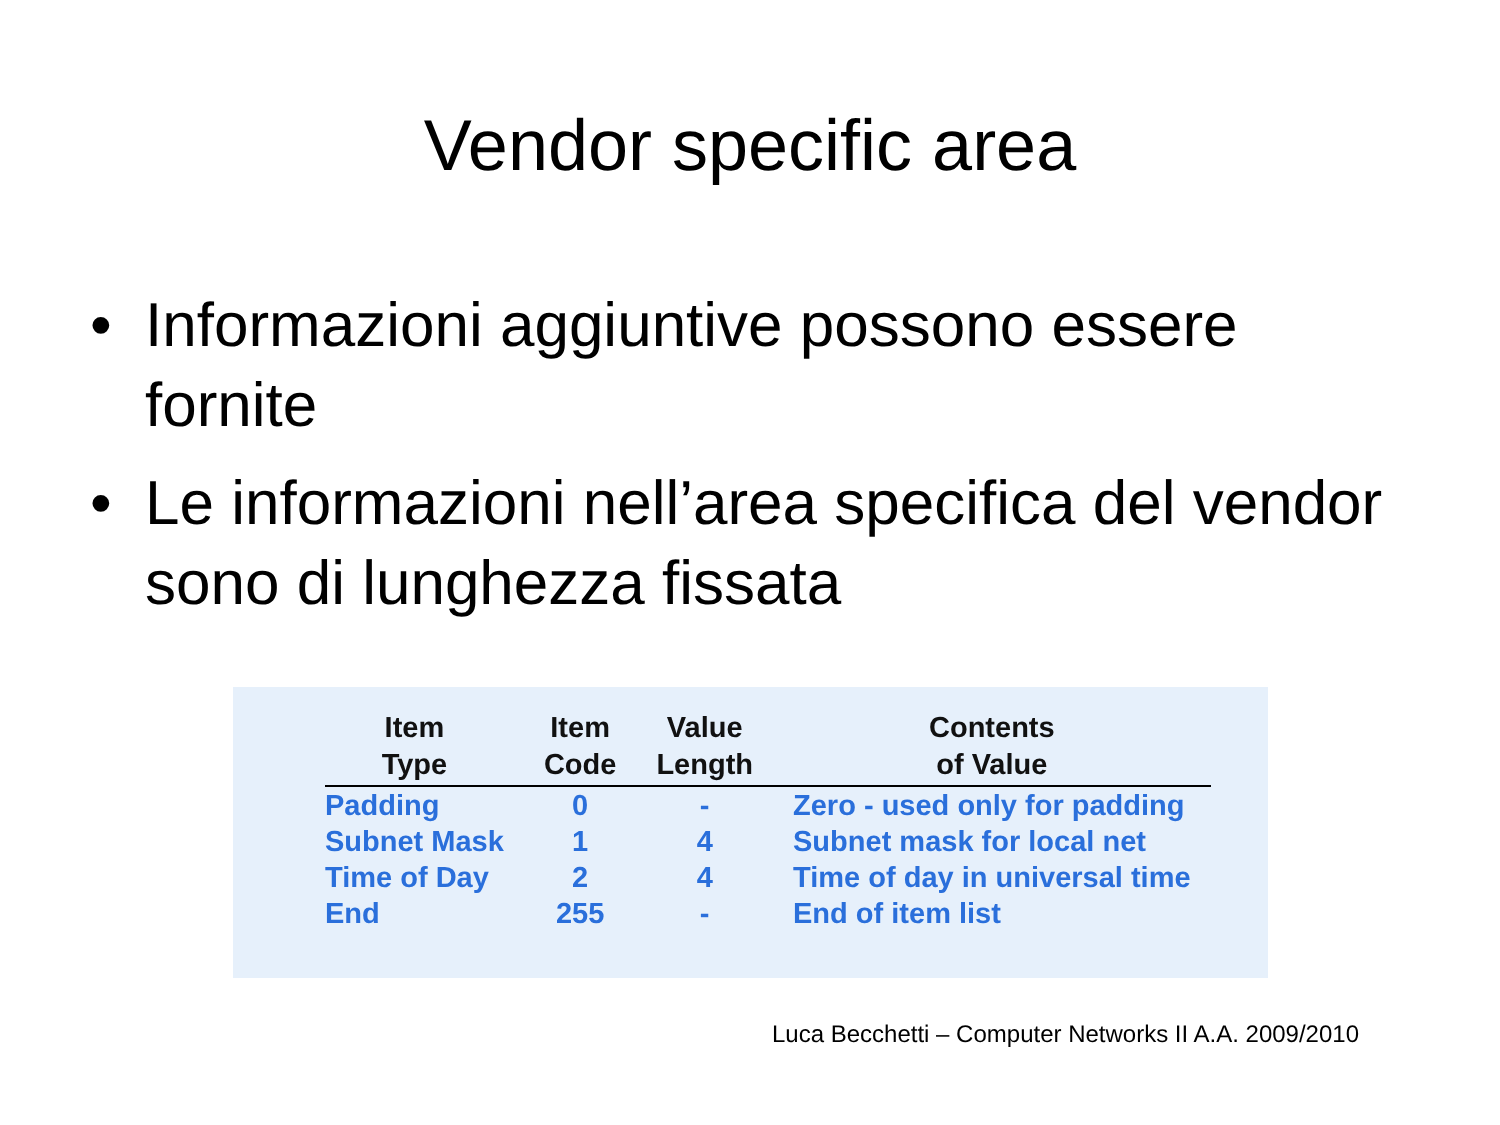Vendor specific area
• Informazioni aggiuntive possono essere fornite
• Le informazioni nell’area specifica del vendor sono di lunghezza fissata
| Item Type | Item Code | Value Length | Contents of Value |
| --- | --- | --- | --- |
| Padding | 0 | - | Zero - used only for padding |
| Subnet Mask | 1 | 4 | Subnet mask for local net |
| Time of Day | 2 | 4 | Time of day in universal time |
| End | 255 | - | End of item list |
Luca Becchetti – Computer Networks II A.A. 2009/2010